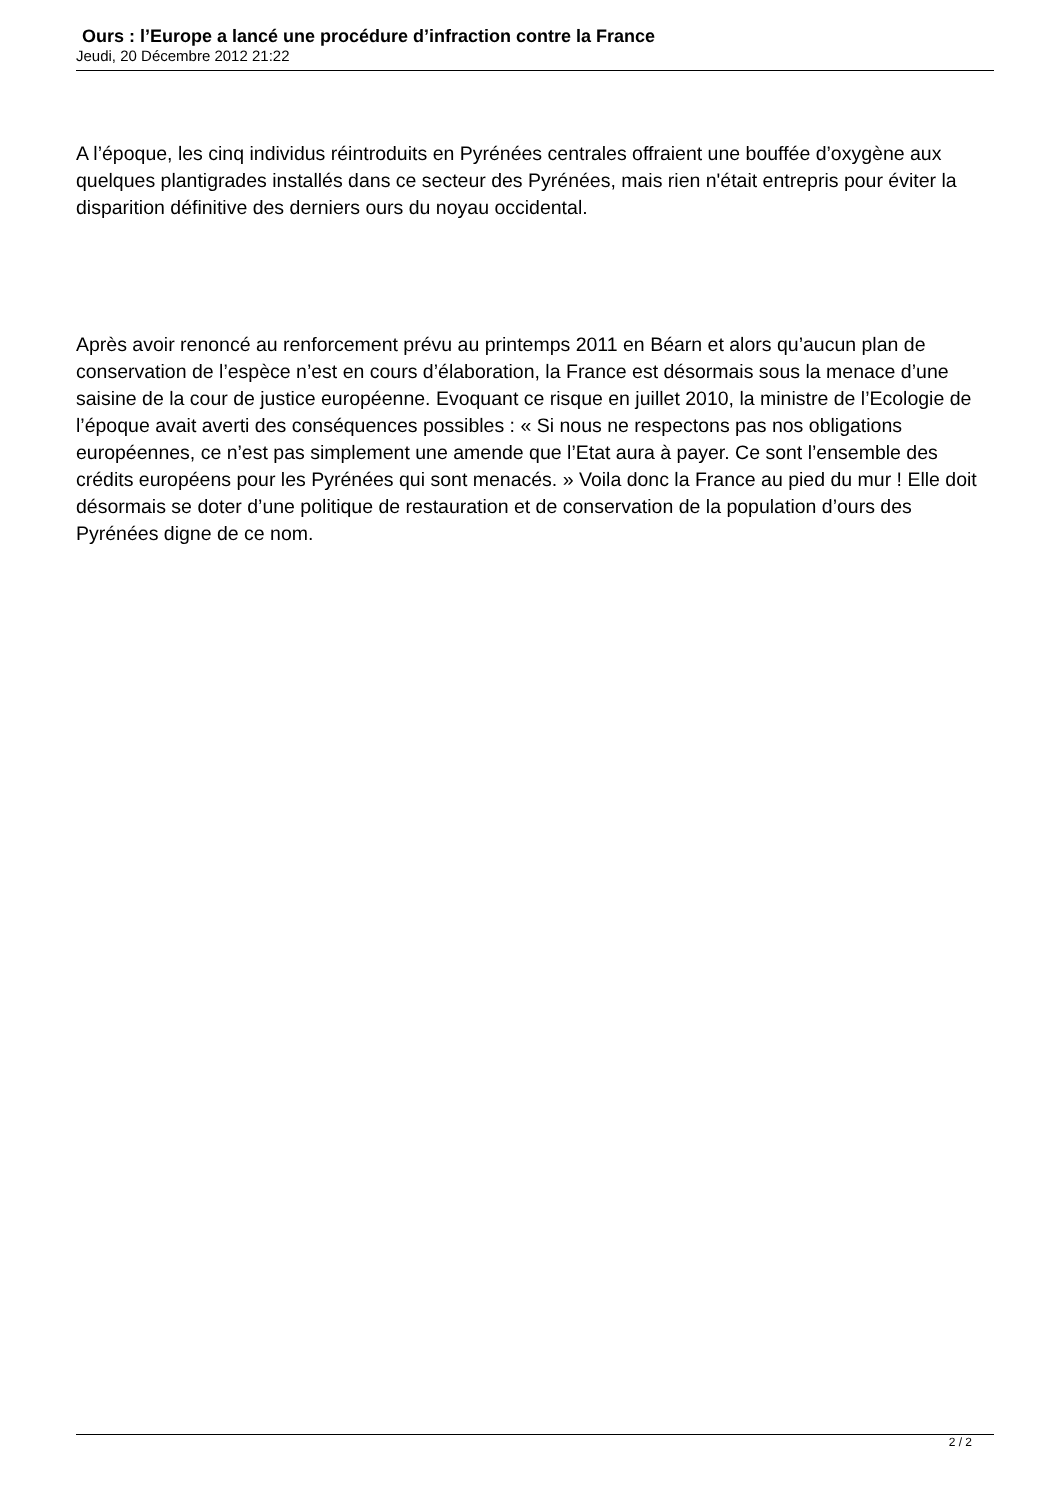Ours : l’Europe a lancé une procédure d’infraction contre la France
Jeudi, 20 Décembre 2012 21:22
A l’époque, les cinq individus réintroduits en Pyrénées centrales offraient une bouffée d’oxygène aux quelques plantigrades installés dans ce secteur des Pyrénées, mais rien n'était entrepris pour éviter la disparition définitive des derniers ours du noyau occidental.
Après avoir renoncé au renforcement prévu au printemps 2011 en Béarn et alors qu’aucun plan de conservation de l’espèce n’est en cours d’élaboration, la France est désormais sous la menace d’une saisine de la cour de justice européenne. Evoquant ce risque en juillet 2010, la ministre de l’Ecologie de l’époque avait averti des conséquences possibles : « Si nous ne respectons pas nos obligations européennes, ce n’est pas simplement une amende que l’Etat aura à payer. Ce sont l’ensemble des crédits européens pour les Pyrénées qui sont menacés. » Voila donc la France au pied du mur ! Elle doit désormais se doter d’une politique de restauration et de conservation de la population d’ours des Pyrénées digne de ce nom.
2 / 2